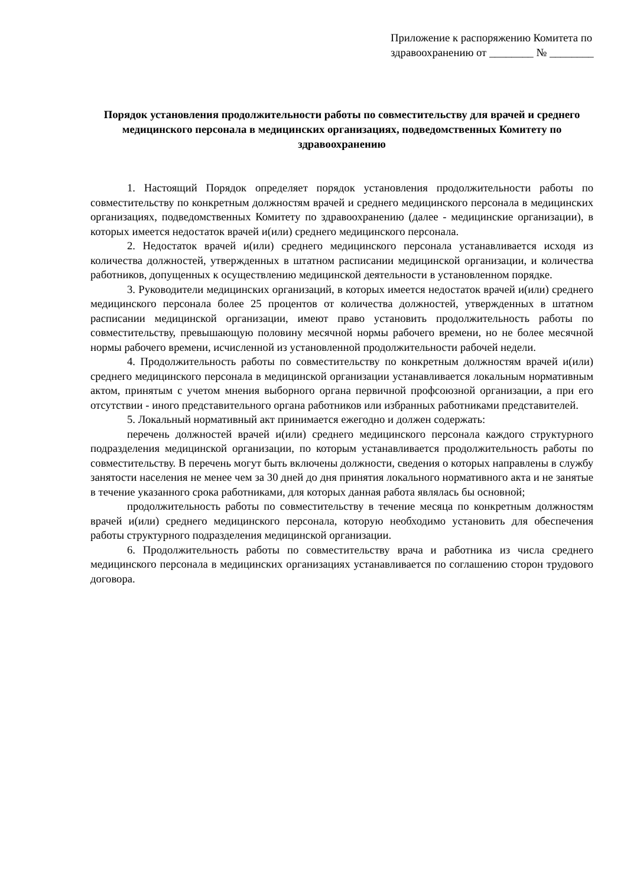Приложение к распоряжению Комитета по здравоохранению от ________ № ________
Порядок установления продолжительности работы по совместительству для врачей и среднего медицинского персонала в медицинских организациях, подведомственных Комитету по здравоохранению
1. Настоящий Порядок определяет порядок установления продолжительности работы по совместительству по конкретным должностям врачей и среднего медицинского персонала в медицинских организациях, подведомственных Комитету по здравоохранению (далее - медицинские организации), в которых имеется недостаток врачей и(или) среднего медицинского персонала.
2. Недостаток врачей и(или) среднего медицинского персонала устанавливается исходя из количества должностей, утвержденных в штатном расписании медицинской организации, и количества работников, допущенных к осуществлению медицинской деятельности в установленном порядке.
3. Руководители медицинских организаций, в которых имеется недостаток врачей и(или) среднего медицинского персонала более 25 процентов от количества должностей, утвержденных в штатном расписании медицинской организации, имеют право установить продолжительность работы по совместительству, превышающую половину месячной нормы рабочего времени, но не более месячной нормы рабочего времени, исчисленной из установленной продолжительности рабочей недели.
4. Продолжительность работы по совместительству по конкретным должностям врачей и(или) среднего медицинского персонала в медицинской организации устанавливается локальным нормативным актом, принятым с учетом мнения выборного органа первичной профсоюзной организации, а при его отсутствии - иного представительного органа работников или избранных работниками представителей.
5. Локальный нормативный акт принимается ежегодно и должен содержать:
перечень должностей врачей и(или) среднего медицинского персонала каждого структурного подразделения медицинской организации, по которым устанавливается продолжительность работы по совместительству. В перечень могут быть включены должности, сведения о которых направлены в службу занятости населения не менее чем за 30 дней до дня принятия локального нормативного акта и не занятые в течение указанного срока работниками, для которых данная работа являлась бы основной;
продолжительность работы по совместительству в течение месяца по конкретным должностям врачей и(или) среднего медицинского персонала, которую необходимо установить для обеспечения работы структурного подразделения медицинской организации.
6. Продолжительность работы по совместительству врача и работника из числа среднего медицинского персонала в медицинских организациях устанавливается по соглашению сторон трудового договора.